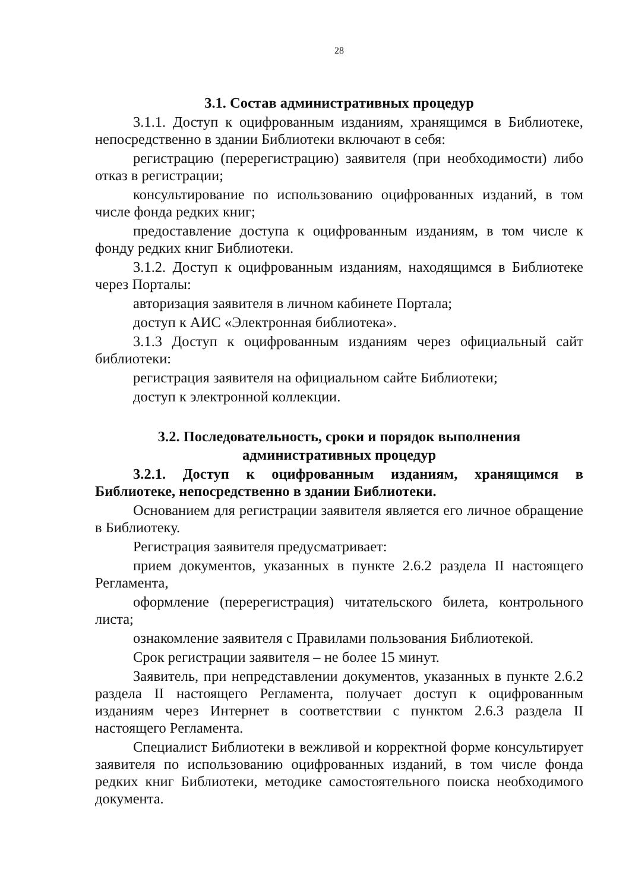28
3.1. Состав административных процедур
3.1.1. Доступ к оцифрованным изданиям, хранящимся в Библиотеке, непосредственно в здании Библиотеки включают в себя:
регистрацию (перерегистрацию) заявителя (при необходимости) либо отказ в регистрации;
консультирование по использованию оцифрованных изданий, в том числе фонда редких книг;
предоставление доступа к оцифрованным изданиям, в том числе к фонду редких книг Библиотеки.
3.1.2. Доступ к оцифрованным изданиям, находящимся в Библиотеке через Порталы:
авторизация заявителя в личном кабинете Портала;
доступ к АИС «Электронная библиотека».
3.1.3 Доступ к оцифрованным изданиям через официальный сайт библиотеки:
регистрация заявителя на официальном сайте Библиотеки;
доступ к электронной коллекции.
3.2. Последовательность, сроки и порядок выполнения
административных процедур
3.2.1. Доступ к оцифрованным изданиям, хранящимся в Библиотеке, непосредственно в здании Библиотеки.
Основанием для регистрации заявителя является его личное обращение в Библиотеку.
Регистрация заявителя предусматривает:
прием документов, указанных в пункте 2.6.2 раздела II настоящего Регламента,
оформление (перерегистрация) читательского билета, контрольного листа;
ознакомление заявителя с Правилами пользования Библиотекой.
Срок регистрации заявителя – не более 15 минут.
Заявитель, при непредставлении документов, указанных в пункте 2.6.2 раздела II настоящего Регламента, получает доступ к оцифрованным изданиям через Интернет в соответствии с пунктом 2.6.3 раздела II настоящего Регламента.
Специалист Библиотеки в вежливой и корректной форме консультирует заявителя по использованию оцифрованных изданий, в том числе фонда редких книг Библиотеки, методике самостоятельного поиска необходимого документа.